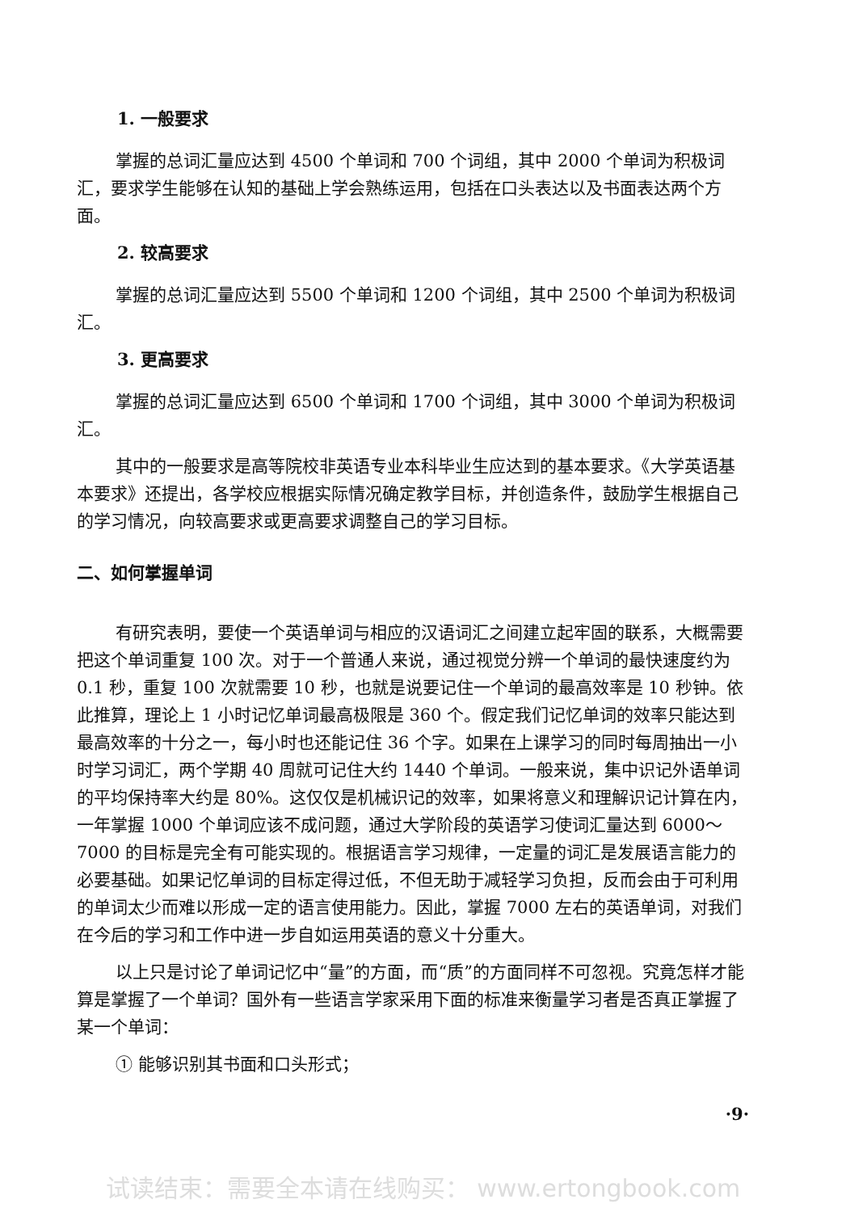1. 一般要求
掌握的总词汇量应达到 4500 个单词和 700 个词组，其中 2000 个单词为积极词汇，要求学生能够在认知的基础上学会熟练运用，包括在口头表达以及书面表达两个方面。
2. 较高要求
掌握的总词汇量应达到 5500 个单词和 1200 个词组，其中 2500 个单词为积极词汇。
3. 更高要求
掌握的总词汇量应达到 6500 个单词和 1700 个词组，其中 3000 个单词为积极词汇。
其中的一般要求是高等院校非英语专业本科毕业生应达到的基本要求。《大学英语基本要求》还提出，各学校应根据实际情况确定教学目标，并创造条件，鼓励学生根据自己的学习情况，向较高要求或更高要求调整自己的学习目标。
二、如何掌握单词
有研究表明，要使一个英语单词与相应的汉语词汇之间建立起牢固的联系，大概需要把这个单词重复 100 次。对于一个普通人来说，通过视觉分辨一个单词的最快速度约为 0.1 秒，重复 100 次就需要 10 秒，也就是说要记住一个单词的最高效率是 10 秒钟。依此推算，理论上 1 小时记忆单词最高极限是 360 个。假定我们记忆单词的效率只能达到最高效率的十分之一，每小时也还能记住 36 个字。如果在上课学习的同时每周抽出一小时学习词汇，两个学期 40 周就可记住大约 1440 个单词。一般来说，集中识记外语单词的平均保持率大约是 80%。这仅仅是机械识记的效率，如果将意义和理解识记计算在内，一年掌握 1000 个单词应该不成问题，通过大学阶段的英语学习使词汇量达到 6000～7000 的目标是完全有可能实现的。根据语言学习规律，一定量的词汇是发展语言能力的必要基础。如果记忆单词的目标定得过低，不但无助于减轻学习负担，反而会由于可利用的单词太少而难以形成一定的语言使用能力。因此，掌握 7000 左右的英语单词，对我们在今后的学习和工作中进一步自如运用英语的意义十分重大。
以上只是讨论了单词记忆中“量”的方面，而“质”的方面同样不可忽视。究竟怎样才能算是掌握了一个单词？国外有一些语言学家采用下面的标准来衡量学习者是否真正掌握了某一个单词：
① 能够识别其书面和口头形式；
·9·
试读结束：需要全本请在线购买： www.ertongbook.com